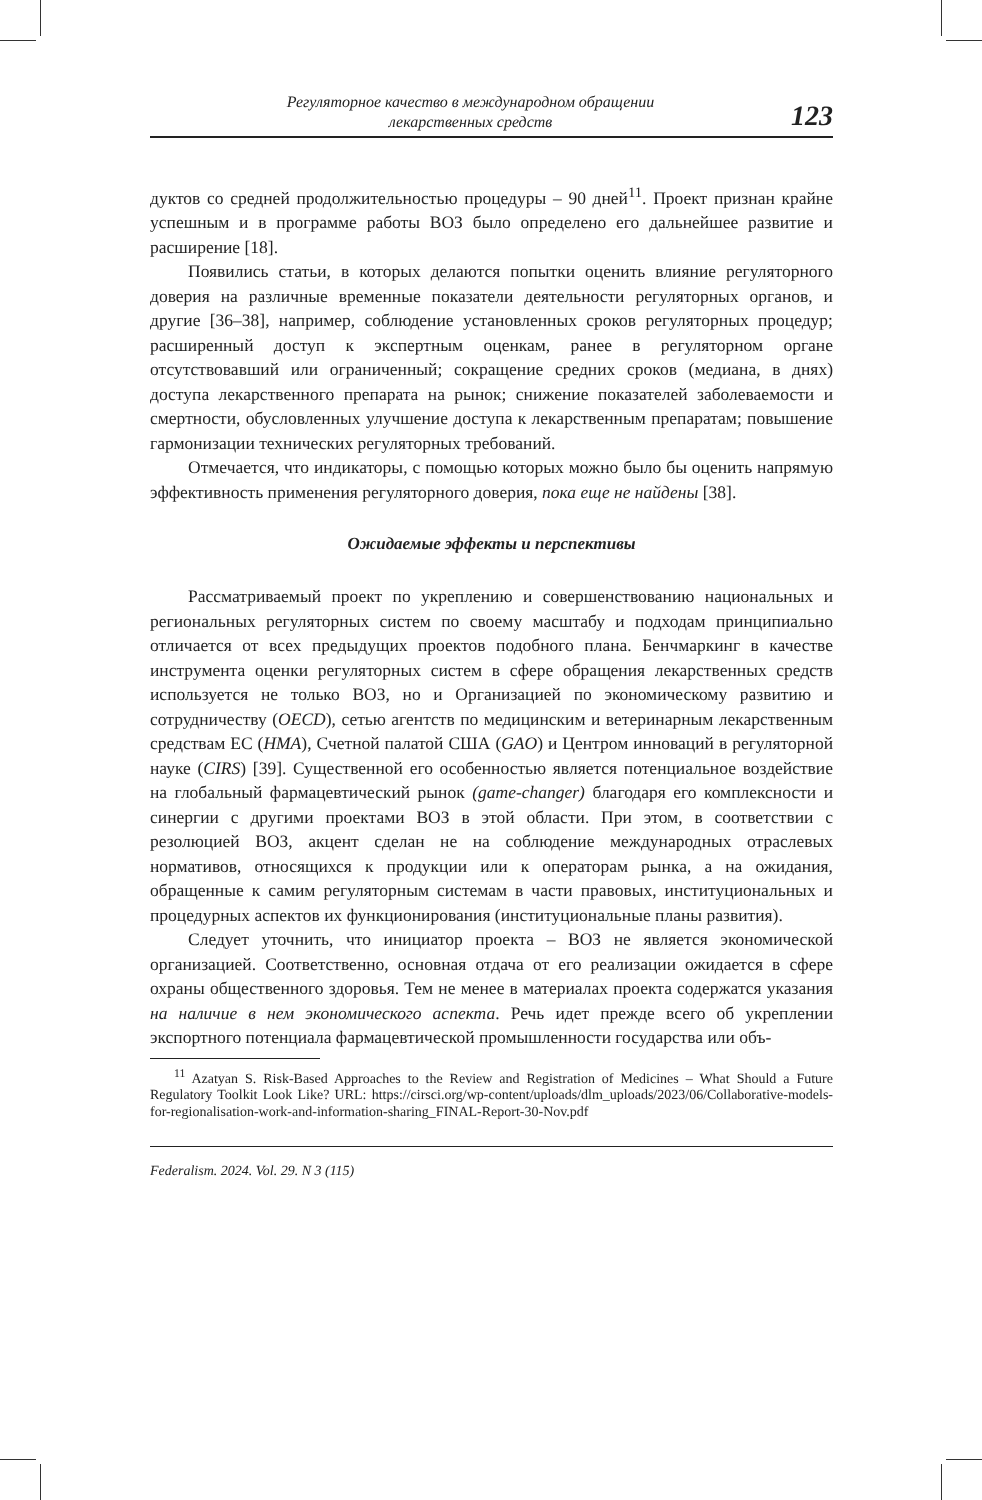Регуляторное качество в международном обращении
лекарственных средств
123
дуктов со средней продолжительностью процедуры – 90 дней<sup>11</sup>. Проект признан крайне успешным и в программе работы ВОЗ было определено его дальнейшее развитие и расширение [18].
Появились статьи, в которых делаются попытки оценить влияние регуляторного доверия на различные временные показатели деятельности регуляторных органов, и другие [36–38], например, соблюдение установленных сроков регуляторных процедур; расширенный доступ к экспертным оценкам, ранее в регуляторном органе отсутствовавший или ограниченный; сокращение средних сроков (медиана, в днях) доступа лекарственного препарата на рынок; снижение показателей заболеваемости и смертности, обусловленных улучшение доступа к лекарственным препаратам; повышение гармонизации технических регуляторных требований.
Отмечается, что индикаторы, с помощью которых можно было бы оценить напрямую эффективность применения регуляторного доверия, пока еще не найдены [38].
Ожидаемые эффекты и перспективы
Рассматриваемый проект по укреплению и совершенствованию национальных и региональных регуляторных систем по своему масштабу и подходам принципиально отличается от всех предыдущих проектов подобного плана. Бенчмаркинг в качестве инструмента оценки регуляторных систем в сфере обращения лекарственных средств используется не только ВОЗ, но и Организацией по экономическому развитию и сотрудничеству (OECD), сетью агентств по медицинским и ветеринарным лекарственным средствам ЕС (HMA), Счетной палатой США (GAO) и Центром инноваций в регуляторной науке (CIRS) [39]. Существенной его особенностью является потенциальное воздействие на глобальный фармацевтический рынок (game-changer) благодаря его комплексности и синергии с другими проектами ВОЗ в этой области. При этом, в соответствии с резолюцией ВОЗ, акцент сделан не на соблюдение международных отраслевых нормативов, относящихся к продукции или к операторам рынка, а на ожидания, обращенные к самим регуляторным системам в части правовых, институциональных и процедурных аспектов их функционирования (институциональные планы развития).
Следует уточнить, что инициатор проекта – ВОЗ не является экономической организацией. Соответственно, основная отдача от его реализации ожидается в сфере охраны общественного здоровья. Тем не менее в материалах проекта содержатся указания на наличие в нем экономического аспекта. Речь идет прежде всего об укреплении экспортного потенциала фармацевтической промышленности государства или объ-
<sup>11</sup> Azatyan S. Risk-Based Approaches to the Review and Registration of Medicines – What Should a Future Regulatory Toolkit Look Like? URL: https://cirsci.org/wp-content/uploads/dlm_uploads/2023/06/Collaborative-models-for-regionalisation-work-and-information-sharing_FINAL-Report-30-Nov.pdf
Federalism. 2024. Vol. 29. N 3 (115)